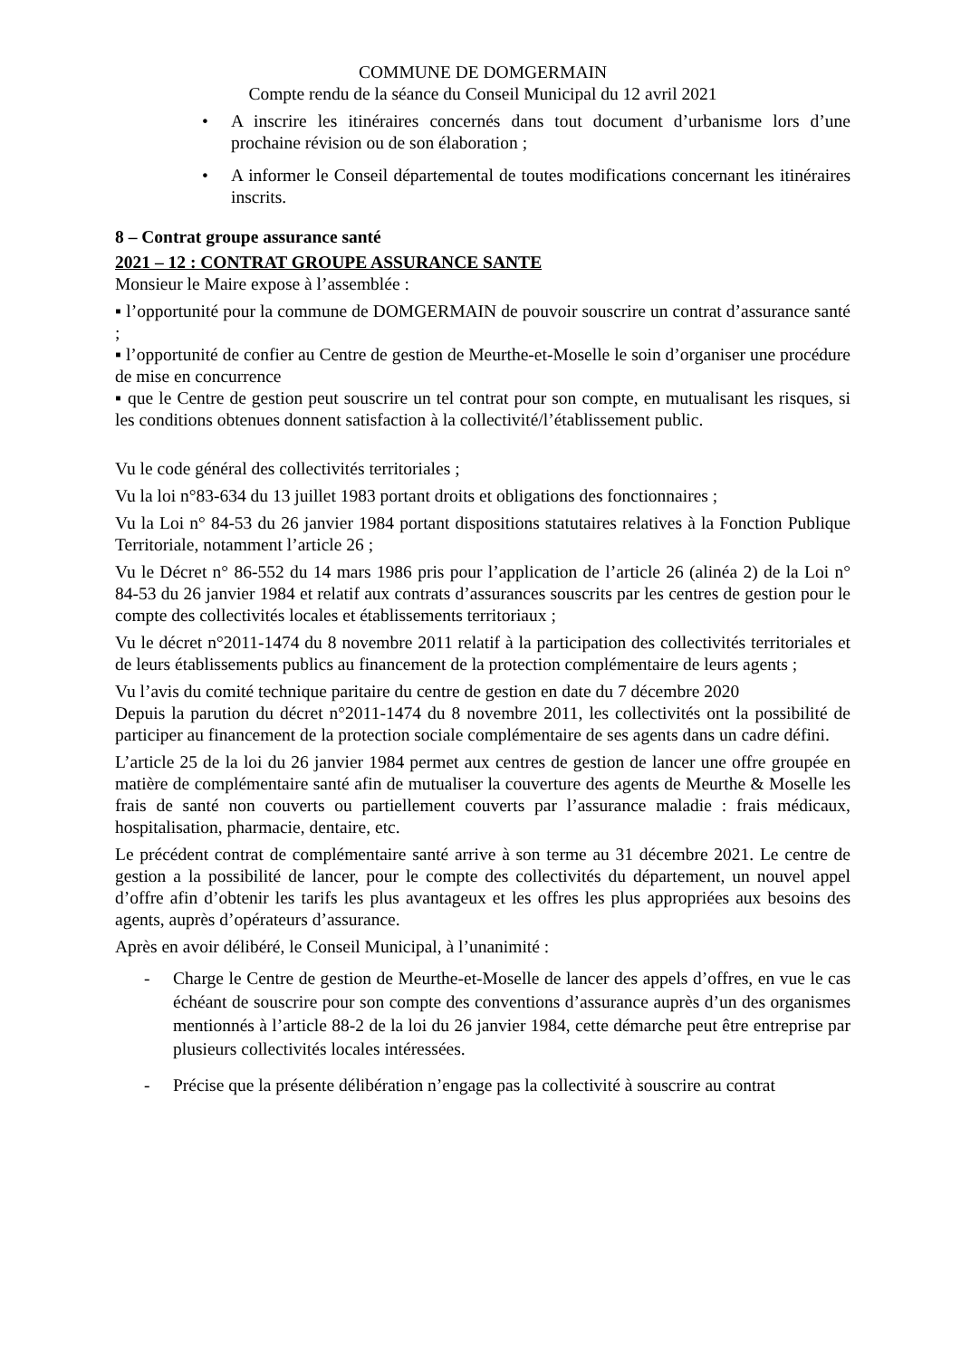COMMUNE DE DOMGERMAIN
Compte rendu de la séance du Conseil Municipal du 12 avril 2021
• A inscrire les itinéraires concernés dans tout document d’urbanisme lors d’une prochaine révision ou de son élaboration ;
• A informer le Conseil départemental de toutes modifications concernant les itinéraires inscrits.
8 – Contrat groupe assurance santé
2021 – 12 : CONTRAT GROUPE ASSURANCE SANTE
Monsieur le Maire expose à l’assemblée :
▪ l’opportunité pour la commune de DOMGERMAIN de pouvoir souscrire un contrat d’assurance santé ;
▪ l’opportunité de confier au Centre de gestion de Meurthe-et-Moselle le soin d’organiser une procédure de mise en concurrence
▪ que le Centre de gestion peut souscrire un tel contrat pour son compte, en mutualisant les risques, si les conditions obtenues donnent satisfaction à la collectivité/l’établissement public.
Vu le code général des collectivités territoriales ;
Vu la loi n°83-634 du 13 juillet 1983 portant droits et obligations des fonctionnaires ;
Vu la Loi n° 84-53 du 26 janvier 1984 portant dispositions statutaires relatives à la Fonction Publique Territoriale, notamment l’article 26 ;
Vu le Décret n° 86-552 du 14 mars 1986 pris pour l’application de l’article 26 (alinéa 2) de la Loi n° 84-53 du 26 janvier 1984 et relatif aux contrats d’assurances souscrits par les centres de gestion pour le compte des collectivités locales et établissements territoriaux ;
Vu le décret n°2011-1474 du 8 novembre 2011 relatif à la participation des collectivités territoriales et de leurs établissements publics au financement de la protection complémentaire de leurs agents ;
Vu l’avis du comité technique paritaire du centre de gestion en date du 7 décembre 2020
Depuis la parution du décret n°2011-1474 du 8 novembre 2011, les collectivités ont la possibilité de participer au financement de la protection sociale complémentaire de ses agents dans un cadre défini.
L’article 25 de la loi du 26 janvier 1984 permet aux centres de gestion de lancer une offre groupée en matière de complémentaire santé afin de mutualiser la couverture des agents de Meurthe & Moselle les frais de santé non couverts ou partiellement couverts par l’assurance maladie : frais médicaux, hospitalisation, pharmacie, dentaire, etc.
Le précédent contrat de complémentaire santé arrive à son terme au 31 décembre 2021. Le centre de gestion a la possibilité de lancer, pour le compte des collectivités du département, un nouvel appel d’offre afin d’obtenir les tarifs les plus avantageux et les offres les plus appropriées aux besoins des agents, auprès d’opérateurs d’assurance.
Après en avoir délibéré, le Conseil Municipal, à l’unanimité :
- Charge le Centre de gestion de Meurthe-et-Moselle de lancer des appels d’offres, en vue le cas échéant de souscrire pour son compte des conventions d’assurance auprès d’un des organismes mentionnés à l’article 88-2 de la loi du 26 janvier 1984, cette démarche peut être entreprise par plusieurs collectivités locales intéressées.
- Précise que la présente délibération n’engage pas la collectivité à souscrire au contrat